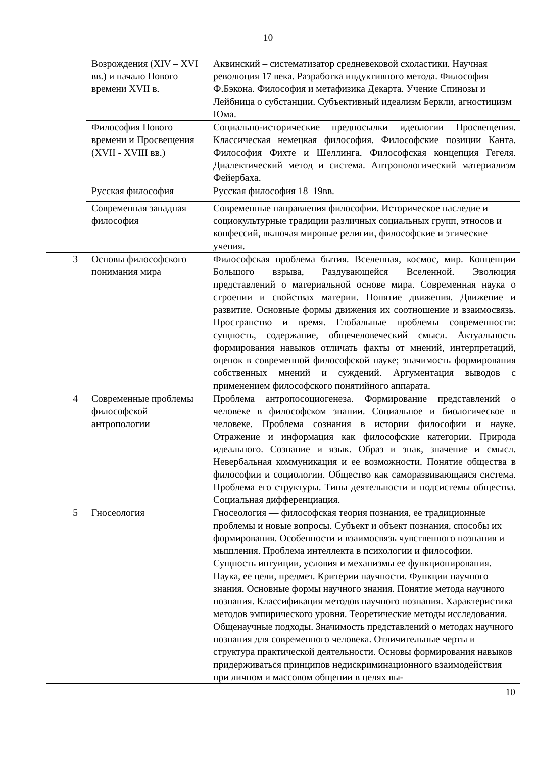10
| | Возрождения (XIV – XVI вв.) и начало Нового времени XVII в. | Аквинский – систематизатор средневековой схоластики. Научная революция 17 века. Разработка индуктивного метода. Философия Ф.Бэкона. Философия и метафизика Декарта. Учение Спинозы и Лейбница о субстанции. Субъективный идеализм Беркли, агностицизм Юма. |
| | Философия Нового времени и Просвещения (XVII - XVIII вв.) | Социально-исторические предпосылки идеологии Просвещения. Классическая немецкая философия. Философские позиции Канта. Философия Фихте и Шеллинга. Философская концепция Гегеля. Диалектический метод и система. Антропологический материализм Фейербаха. |
| | Русская философия | Русская философия 18–19вв. |
| | Современная западная философия | Современные направления философии. Историческое наследие и социокультурные традиции различных социальных групп, этносов и конфессий, включая мировые религии, философские и этические учения. |
| 3 | Основы философского понимания мира | Философская проблема бытия. Вселенная, космос, мир. Концепции Большого взрыва, Раздувающейся Вселенной. Эволюция представлений о материальной основе мира. Современная наука о строении и свойствах материи. Понятие движения. Движение и развитие. Основные формы движения их соотношение и взаимосвязь. Пространство и время. Глобальные проблемы современности: сущность, содержание, общечеловеческий смысл. Актуальность формирования навыков отличать факты от мнений, интерпретаций, оценок в современной философской науке; значимость формирования собственных мнений и суждений. Аргументация выводов с применением философского понятийного аппарата. |
| 4 | Современные проблемы философской антропологии | Проблема антропосоциогенеза. Формирование представлений о человеке в философском знании. Социальное и биологическое в человеке. Проблема сознания в истории философии и науке. Отражение и информация как философские категории. Природа идеального. Сознание и язык. Образ и знак, значение и смысл. Невербальная коммуникация и ее возможности. Понятие общества в философии и социологии. Общество как саморазвивающаяся система. Проблема его структуры. Типы деятельности и подсистемы общества. Социальная дифференциация. |
| 5 | Гносеология | Гносеология — философская теория познания, ее традиционные проблемы и новые вопросы. Субъект и объект познания, способы их формирования. Особенности и взаимосвязь чувственного познания и мышления. Проблема интеллекта в психологии и философии. Сущность интуиции, условия и механизмы ее функционирования. Наука, ее цели, предмет. Критерии научности. Функции научного знания. Основные формы научного знания. Понятие метода научного познания. Классификация методов научного познания. Характеристика методов эмпирического уровня. Теоретические методы исследования. Общенаучные подходы. Значимость представлений о методах научного познания для современного человека. Отличительные черты и структура практической деятельности. Основы формирования навыков придерживаться принципов недискриминационного взаимодействия при личном и массовом общении в целях вы- |
10